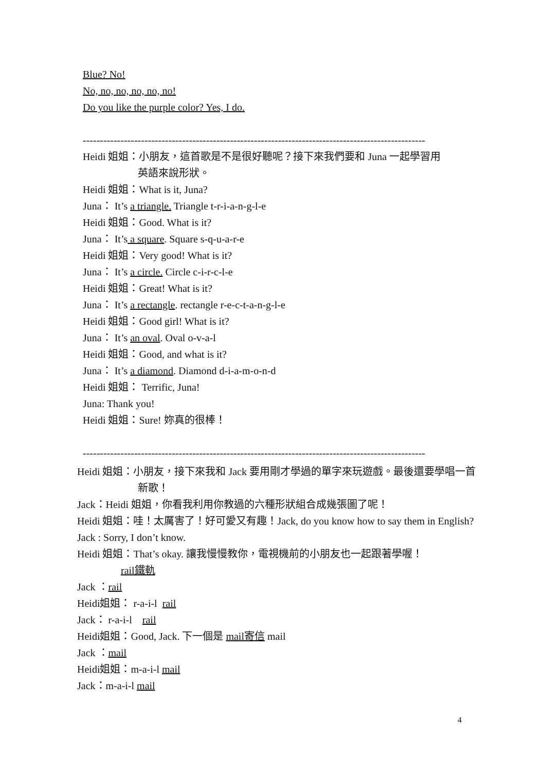Blue? No!
No, no, no, no, no, no!
Do you like the purple color? Yes, I do.
----------------------------------------------------------------------------------------------------
Heidi 姐姐：小朋友，這首歌是不是很好聽呢？接下來我們要和 Juna 一起學習用
英語來說形狀。
Heidi 姐姐：What is it, Juna?
Juna： It’s a triangle. Triangle t-r-i-a-n-g-l-e
Heidi 姐姐：Good. What is it?
Juna： It’s a square. Square s-q-u-a-r-e
Heidi 姐姐：Very good! What is it?
Juna： It’s a circle. Circle c-i-r-c-l-e
Heidi 姐姐：Great! What is it?
Juna： It’s a rectangle. rectangle r-e-c-t-a-n-g-l-e
Heidi 姐姐：Good girl! What is it?
Juna： It’s an oval. Oval o-v-a-l
Heidi 姐姐：Good, and what is it?
Juna： It’s a diamond. Diamond d-i-a-m-o-n-d
Heidi 姐姐： Terrific, Juna!
Juna: Thank you!
Heidi 姐姐：Sure! 妳真的很棒！
----------------------------------------------------------------------------------------------------
Heidi 姐姐：小朋友，接下來我和 Jack 要用剛才學過的單字來玩遊戲。最後還要學唱一首
新歌！
Jack：Heidi 姐姐，你看我利用你教過的六種形狀組合成幾張圖了呢！
Heidi 姐姐：哇！太厲害了！好可愛又有趣！Jack, do you know how to say them in English?
Jack : Sorry, I don’t know.
Heidi 姐姐：That’s okay. 讓我慢慢教你，電視機前的小朋友也一起跟著學喔！
rail鐵軌
Jack ：rail
Heidi姐姐： r-a-i-l rail
Jack： r-a-i-l rail
Heidi姐姐：Good, Jack. 下一個是 mail寄信 mail
Jack ：mail
Heidi姐姐：m-a-i-l mail
Jack：m-a-i-l mail
4